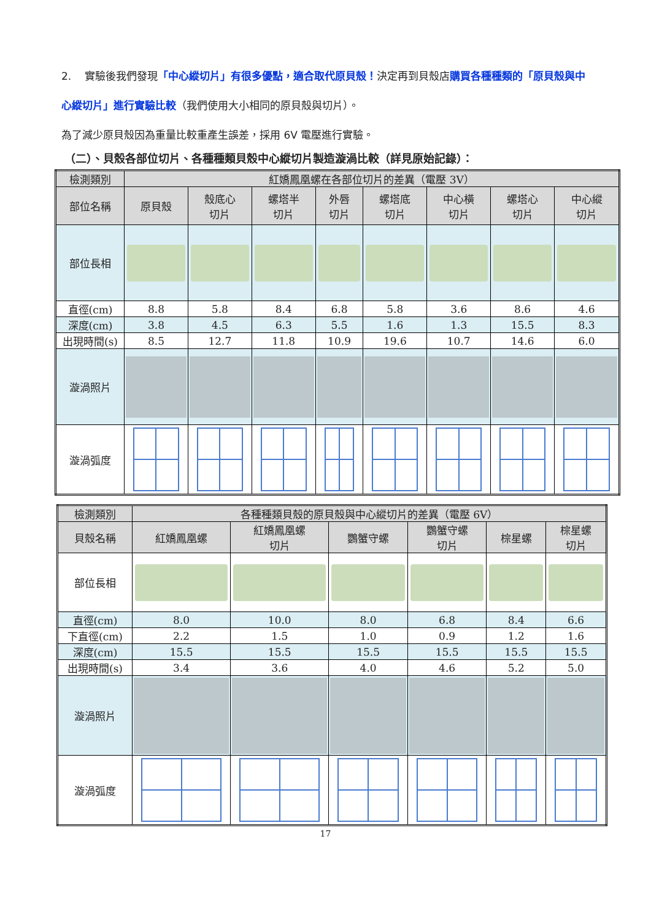2. 實驗後我們發現「中心縱切片」有很多優點，適合取代原貝殼！決定再到貝殼店購買各種種類的「原貝殼與中心縱切片」進行實驗比較（我們使用大小相同的原貝殼與切片）。
為了減少原貝殼因為重量比較重產生誤差，採用 6V 電壓進行實驗。
（二）、貝殼各部位切片、各種種類貝殼中心縱切片製造漩渦比較（詳見原始記錄）：
| 檢測類別 | 紅嬌鳳凰螺在各部位切片的差異（電壓 3V） | | | | | | | |
| 部位名稱 | 原貝殼 | 殼底心 切片 | 螺塔半 切片 | 外唇 切片 | 螺塔底 切片 | 中心橫 切片 | 螺塔心 切片 | 中心縱 切片 |
| 部位長相 | | | | | | | | |
| 直徑(cm) | 8.8 | 5.8 | 8.4 | 6.8 | 5.8 | 3.6 | 8.6 | 4.6 |
| 深度(cm) | 3.8 | 4.5 | 6.3 | 5.5 | 1.6 | 1.3 | 15.5 | 8.3 |
| 出現時間(s) | 8.5 | 12.7 | 11.8 | 10.9 | 19.6 | 10.7 | 14.6 | 6.0 |
| 漩渦照片 | | | | | | | | |
| 漩渦弧度 | | | | | | | | |
| 檢測類別 | 各種種類貝殼的原貝殼與中心縱切片的差異（電壓 6V） | | | | | |
| 貝殼名稱 | 紅嬌鳳凰螺 | 紅嬌鳳凰螺 切片 | 鸚蟹守螺 | 鸚蟹守螺 切片 | 棕星螺 | 棕星螺 切片 |
| 部位長相 | | | | | | |
| 直徑(cm) | 8.0 | 10.0 | 8.0 | 6.8 | 8.4 | 6.6 |
| 下直徑(cm) | 2.2 | 1.5 | 1.0 | 0.9 | 1.2 | 1.6 |
| 深度(cm) | 15.5 | 15.5 | 15.5 | 15.5 | 15.5 | 15.5 |
| 出現時間(s) | 3.4 | 3.6 | 4.0 | 4.6 | 5.2 | 5.0 |
| 漩渦照片 | | | | | | |
| 漩渦弧度 | | | | | | |
17